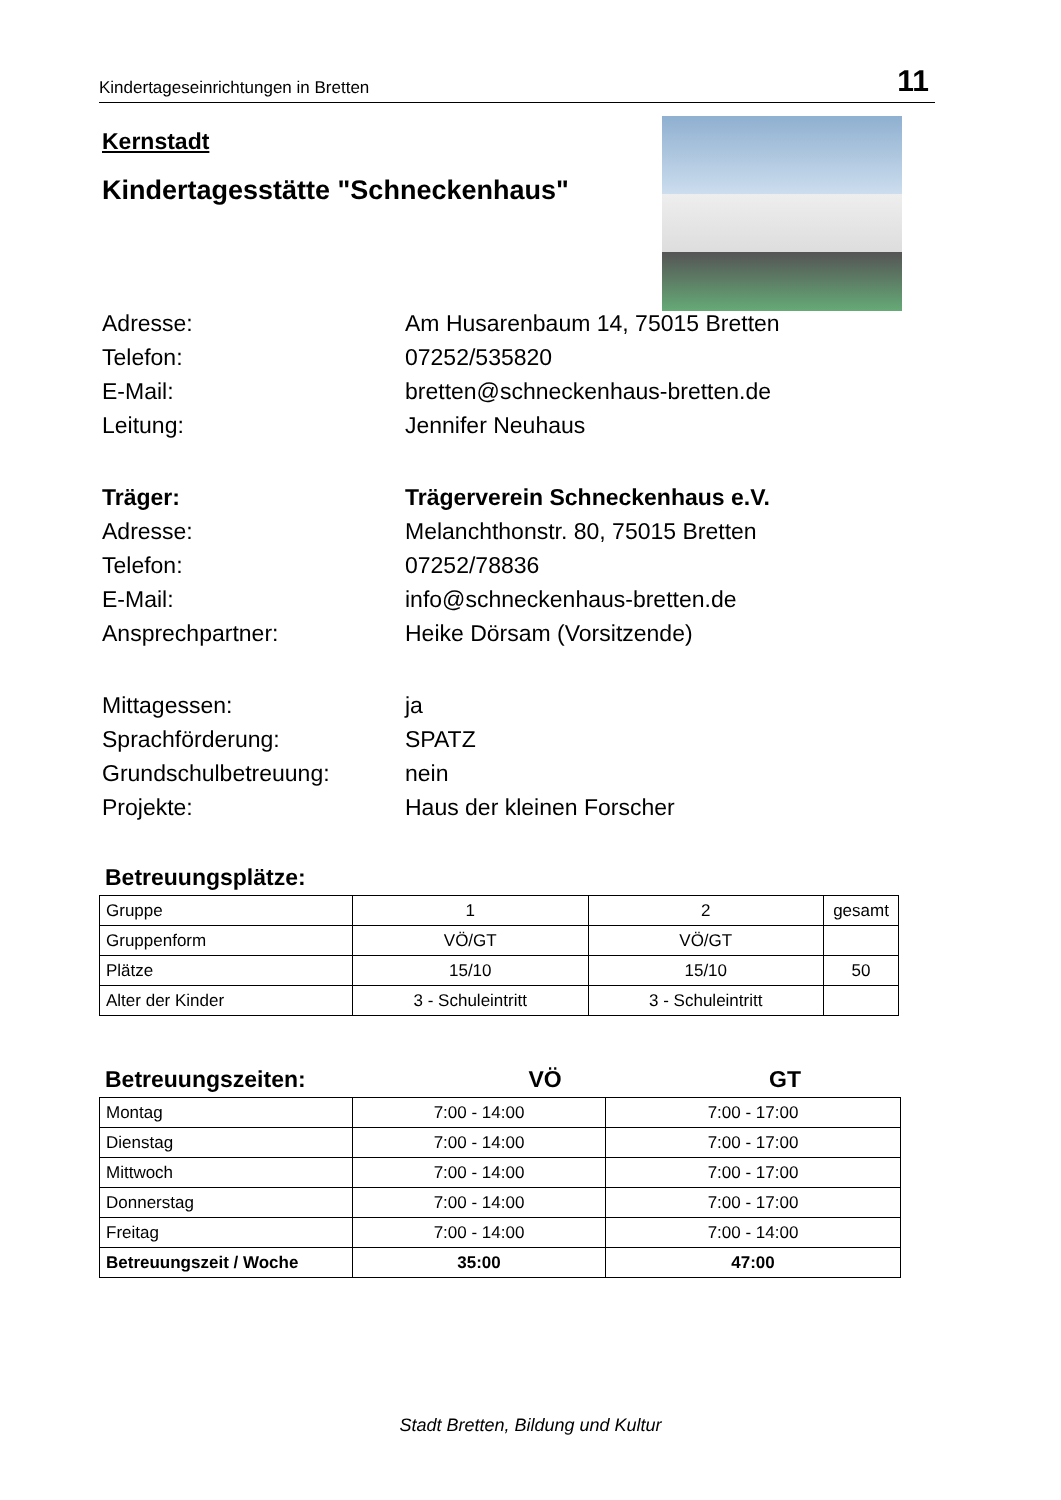Kindertageseinrichtungen in Bretten 11
Kernstadt
Kindertagesstätte "Schneckenhaus"
Adresse:
Am Husarenbaum 14, 75015 Bretten
Telefon:
07252/535820
E-Mail:
bretten@schneckenhaus-bretten.de
Leitung:
Jennifer Neuhaus
Träger: Trägerverein Schneckenhaus e.V.
Adresse:
Melanchthonstr. 80, 75015 Bretten
Telefon:
07252/78836
E-Mail:
info@schneckenhaus-bretten.de
Ansprechpartner:
Heike Dörsam (Vorsitzende)
Mittagessen:
ja
Sprachförderung:
SPATZ
Grundschulbetreuung:
nein
Projekte:
Haus der kleinen Forscher
Betreuungsplätze:
| Gruppe | 1 | 2 | gesamt |
| Gruppenform | VÖ/GT | VÖ/GT | |
| Plätze | 15/10 | 15/10 | 50 |
| Alter der Kinder | 3 - Schuleintritt | 3 - Schuleintritt | |
Betreuungszeiten: VÖ GT
| Montag | 7:00 - 14:00 | 7:00 - 17:00 |
| Dienstag | 7:00 - 14:00 | 7:00 - 17:00 |
| Mittwoch | 7:00 - 14:00 | 7:00 - 17:00 |
| Donnerstag | 7:00 - 14:00 | 7:00 - 17:00 |
| Freitag | 7:00 - 14:00 | 7:00 - 14:00 |
| Betreuungszeit / Woche | 35:00 | 47:00 |
Stadt Bretten, Bildung und Kultur